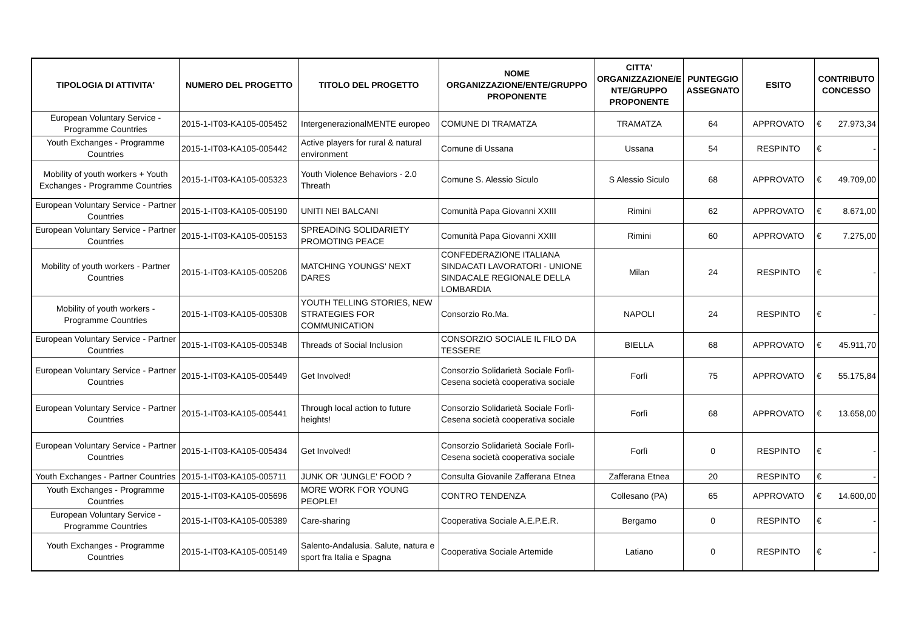| TIPOLOGIA DI ATTIVITA' | NUMERO DEL PROGETTO | TITOLO DEL PROGETTO | NOME ORGANIZZAZIONE/ENTE/GRUPPO PROPONENTE | CITTA' ORGANIZZAZIONE/E NTE/GRUPPO PROPONENTE | PUNTEGGIO ASSEGNATO | ESITO | CONTRIBUTO CONCESSO |
| --- | --- | --- | --- | --- | --- | --- | --- |
| European Voluntary Service - Programme Countries | 2015-1-IT03-KA105-005452 | IntergenerazionalMENTE europeo | COMUNE DI TRAMATZA | TRAMATZA | 64 | APPROVATO | € 27.973,34 |
| Youth Exchanges - Programme Countries | 2015-1-IT03-KA105-005442 | Active players for rural & natural environment | Comune di Ussana | Ussana | 54 | RESPINTO | € - |
| Mobility of youth workers + Youth Exchanges - Programme Countries | 2015-1-IT03-KA105-005323 | Youth Violence Behaviors - 2.0 Threath | Comune S. Alessio Siculo | S Alessio Siculo | 68 | APPROVATO | € 49.709,00 |
| European Voluntary Service - Partner Countries | 2015-1-IT03-KA105-005190 | UNITI NEI BALCANI | Comunità Papa Giovanni XXIII | Rimini | 62 | APPROVATO | € 8.671,00 |
| European Voluntary Service - Partner Countries | 2015-1-IT03-KA105-005153 | SPREADING SOLIDARIETY PROMOTING PEACE | Comunità Papa Giovanni XXIII | Rimini | 60 | APPROVATO | € 7.275,00 |
| Mobility of youth workers - Partner Countries | 2015-1-IT03-KA105-005206 | MATCHING YOUNGS' NEXT DARES | CONFEDERAZIONE ITALIANA SINDACATI LAVORATORI - UNIONE SINDACALE REGIONALE DELLA LOMBARDIA | Milan | 24 | RESPINTO | € - |
| Mobility of youth workers - Programme Countries | 2015-1-IT03-KA105-005308 | YOUTH TELLING STORIES, NEW STRATEGIES FOR COMMUNICATION | Consorzio Ro.Ma. | NAPOLI | 24 | RESPINTO | € - |
| European Voluntary Service - Partner Countries | 2015-1-IT03-KA105-005348 | Threads of Social Inclusion | CONSORZIO SOCIALE IL FILO DA TESSERE | BIELLA | 68 | APPROVATO | € 45.911,70 |
| European Voluntary Service - Partner Countries | 2015-1-IT03-KA105-005449 | Get Involved! | Consorzio Solidarietà Sociale Forlì-Cesena società cooperativa sociale | Forlì | 75 | APPROVATO | € 55.175,84 |
| European Voluntary Service - Partner Countries | 2015-1-IT03-KA105-005441 | Through local action to future heights! | Consorzio Solidarietà Sociale Forlì-Cesena società cooperativa sociale | Forlì | 68 | APPROVATO | € 13.658,00 |
| European Voluntary Service - Partner Countries | 2015-1-IT03-KA105-005434 | Get Involved! | Consorzio Solidarietà Sociale Forlì-Cesena società cooperativa sociale | Forlì | 0 | RESPINTO | € - |
| Youth Exchanges - Partner Countries | 2015-1-IT03-KA105-005711 | JUNK OR 'JUNGLE' FOOD ? | Consulta Giovanile Zafferana Etnea | Zafferana Etnea | 20 | RESPINTO | € - |
| Youth Exchanges - Programme Countries | 2015-1-IT03-KA105-005696 | MORE WORK FOR YOUNG PEOPLE! | CONTRO TENDENZA | Collesano (PA) | 65 | APPROVATO | € 14.600,00 |
| European Voluntary Service - Programme Countries | 2015-1-IT03-KA105-005389 | Care-sharing | Cooperativa Sociale A.E.P.E.R. | Bergamo | 0 | RESPINTO | € - |
| Youth Exchanges - Programme Countries | 2015-1-IT03-KA105-005149 | Salento-Andalusia. Salute, natura e sport fra Italia e Spagna | Cooperativa Sociale Artemide | Latiano | 0 | RESPINTO | € - |